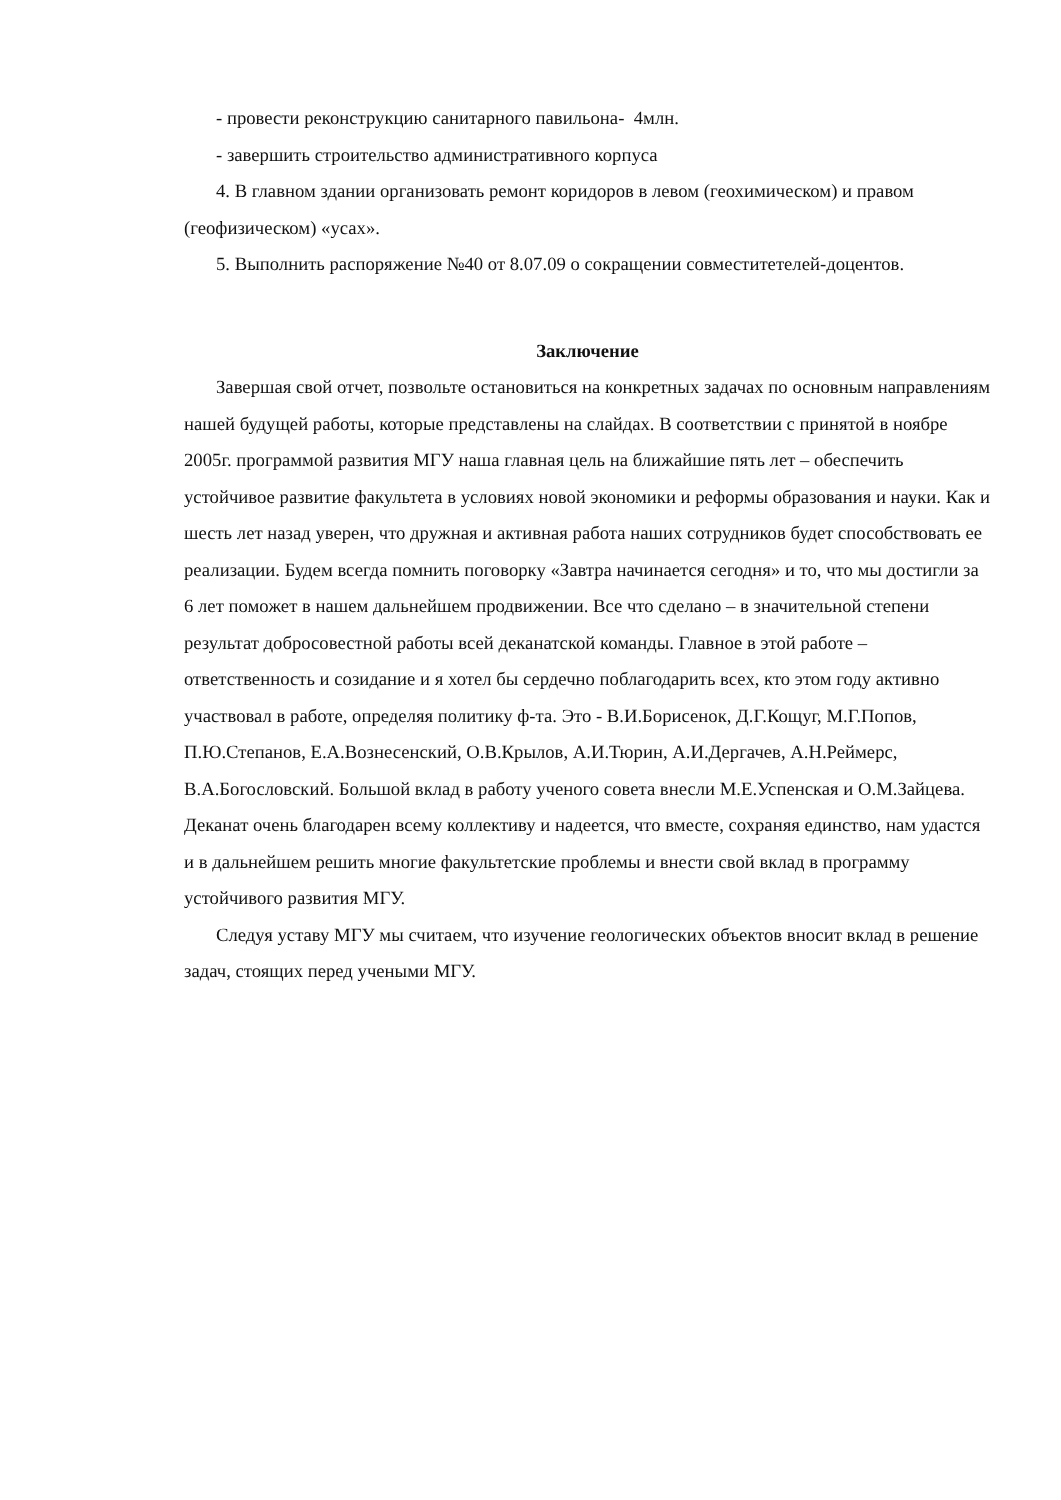- провести реконструкцию санитарного павильона- 4млн.
- завершить строительство административного корпуса
4. В главном здании организовать ремонт коридоров в левом (геохимическом) и правом (геофизическом) «усах».
5. Выполнить распоряжение №40 от 8.07.09 о сокращении совместитетелей-доцентов.
Заключение
Завершая свой отчет, позвольте остановиться на конкретных задачах по основным направлениям нашей будущей работы, которые представлены на слайдах. В соответствии с принятой в ноябре 2005г. программой развития МГУ наша главная цель на ближайшие пять лет – обеспечить устойчивое развитие факультета в условиях новой экономики и реформы образования и науки. Как и шесть лет назад уверен, что дружная и активная работа наших сотрудников будет способствовать ее реализации. Будем всегда помнить поговорку «Завтра начинается сегодня» и то, что мы достигли за 6 лет поможет в нашем дальнейшем продвижении. Все что сделано – в значительной степени результат добросовестной работы всей деканатской команды. Главное в этой работе – ответственность и созидание и я хотел бы сердечно поблагодарить всех, кто этом году активно участвовал в работе, определяя политику ф-та. Это - В.И.Борисенок, Д.Г.Кощуг, М.Г.Попов, П.Ю.Степанов, Е.А.Вознесенский, О.В.Крылов, А.И.Тюрин, А.И.Дергачев, А.Н.Реймерс, В.А.Богословский. Большой вклад в работу ученого совета внесли М.Е.Успенская и О.М.Зайцева. Деканат очень благодарен всему коллективу и надеется, что вместе, сохраняя единство, нам удастся и в дальнейшем решить многие факультетские проблемы и внести свой вклад в программу устойчивого развития МГУ.
Следуя уставу МГУ мы считаем, что изучение геологических объектов вносит вклад в решение задач, стоящих перед учеными МГУ.